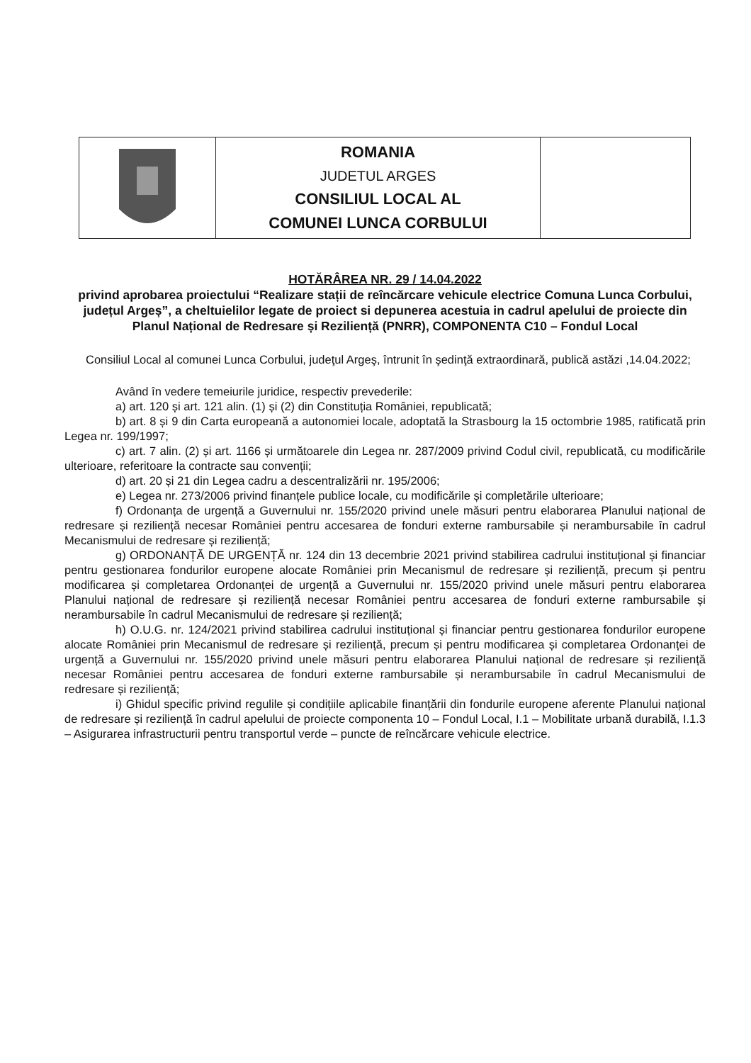| | ROMANIA JUDETUL ARGES CONSILIUL LOCAL AL COMUNEI LUNCA CORBULUI | |
HOTĂRÂREA NR. 29 / 14.04.2022
privind aprobarea proiectului “Realizare stații de reîncărcare vehicule electrice Comuna Lunca Corbului, județul Argeș”, a cheltuielilor legate de proiect si depunerea acestuia in cadrul apelului de proiecte din Planul Național de Redresare și Reziliență (PNRR), COMPONENTA C10 – Fondul Local
Consiliul Local al comunei Lunca Corbului, judeţul Argeş, întrunit în şedinţă extraordinară, publică astăzi ,14.04.2022;
Având în vedere temeiurile juridice, respectiv prevederile:
a) art. 120 și art. 121 alin. (1) și (2) din Constituția României, republicată;
b) art. 8 și 9 din Carta europeană a autonomiei locale, adoptată la Strasbourg la 15 octombrie 1985, ratificată prin Legea nr. 199/1997;
c) art. 7 alin. (2) și art. 1166 și următoarele din Legea nr. 287/2009 privind Codul civil, republicată, cu modificările ulterioare, referitoare la contracte sau convenții;
d) art. 20 și 21 din Legea cadru a descentralizării nr. 195/2006;
e) Legea nr. 273/2006 privind finanțele publice locale, cu modificările și completările ulterioare;
f) Ordonanța de urgență a Guvernului nr. 155/2020 privind unele măsuri pentru elaborarea Planului național de redresare și reziliență necesar României pentru accesarea de fonduri externe rambursabile și nerambursabile în cadrul Mecanismului de redresare și reziliență;
g) ORDONANȚĂ DE URGENȚĂ nr. 124 din 13 decembrie 2021 privind stabilirea cadrului instituțional și financiar pentru gestionarea fondurilor europene alocate României prin Mecanismul de redresare și reziliență, precum și pentru modificarea și completarea Ordonanței de urgență a Guvernului nr. 155/2020 privind unele măsuri pentru elaborarea Planului național de redresare și reziliență necesar României pentru accesarea de fonduri externe rambursabile și nerambursabile în cadrul Mecanismului de redresare și reziliență;
h) O.U.G. nr. 124/2021 privind stabilirea cadrului instituțional și financiar pentru gestionarea fondurilor europene alocate României prin Mecanismul de redresare și reziliență, precum și pentru modificarea și completarea Ordonanței de urgență a Guvernului nr. 155/2020 privind unele măsuri pentru elaborarea Planului național de redresare și reziliență necesar României pentru accesarea de fonduri externe rambursabile și nerambursabile în cadrul Mecanismului de redresare și reziliență;
i) Ghidul specific privind regulile și condițiile aplicabile finanțării din fondurile europene aferente Planului național de redresare și reziliență în cadrul apelului de proiecte componenta 10 – Fondul Local, I.1 – Mobilitate urbană durabilă, I.1.3 – Asigurarea infrastructurii pentru transportul verde – puncte de reîncărcare vehicule electrice.